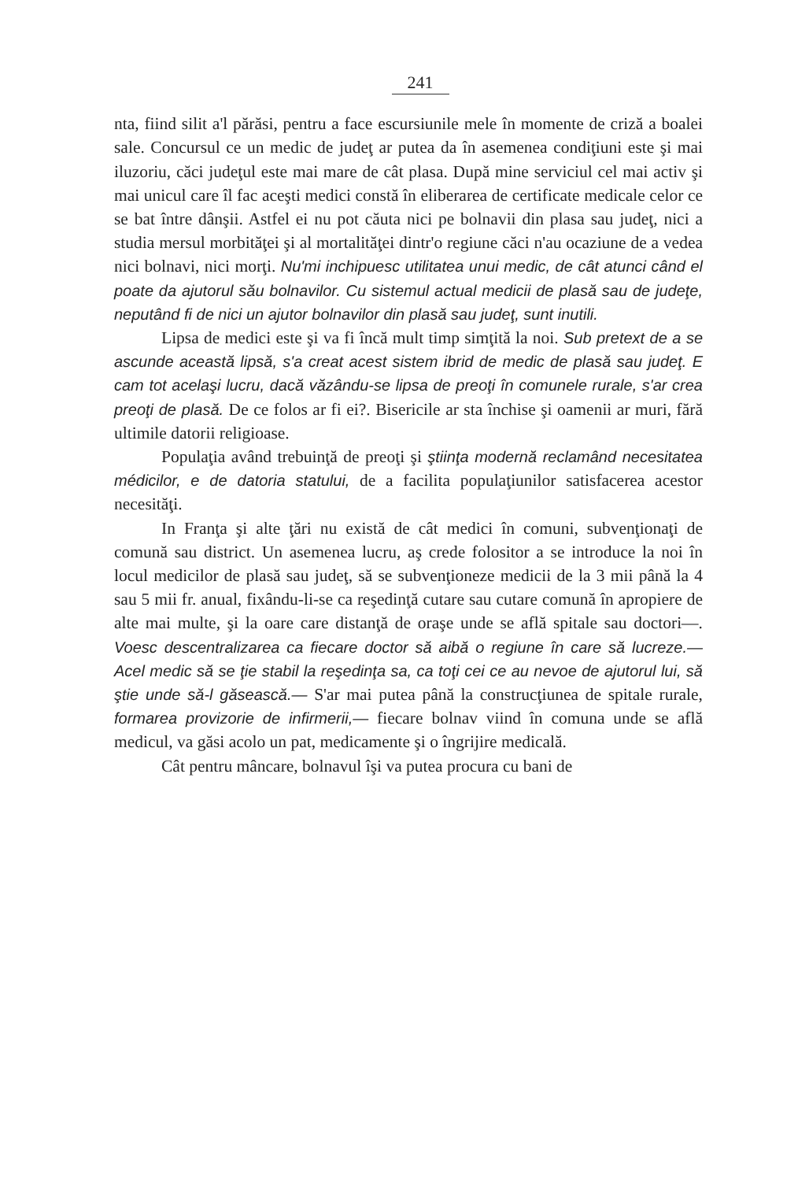241
nta, fiind silit a'l părăsi, pentru a face escursiunile mele în momente de criză a boalei sale. Concursul ce un medic de judeţ ar putea da în asemenea condiţiuni este şi mai iluzoriu, căci judeţul este mai mare de cât plasa. După mine serviciul cel mai activ şi mai unicul care îl fac aceşti medici constă în eliberarea de certificate medicale celor ce se bat între dânşii. Astfel ei nu pot căuta nici pe bolnavii din plasa sau judeţ, nici a studia mersul morbităţei şi al mortalităţei dintr'o regiune căci n'au ocaziune de a vedea nici bolnavi, nici morţi. Nu'mi inchipuesc utilitatea unui medic, de cât atunci când el poate da ajutorul său bolnavilor. Cu sistemul actual medicii de plasă sau de judeţe, neputând fi de nici un ajutor bolnavilor din plasă sau judeţ, sunt inutili.
Lipsa de medici este şi va fi încă mult timp simţită la noi. Sub pretext de a se ascunde această lipsă, s'a creat acest sistem ibrid de medic de plasă sau judeţ. E cam tot acelaşi lucru, dacă văzându-se lipsa de preoţi în comunele rurale, s'ar crea preoţi de plasă. De ce folos ar fi ei?. Bisericile ar sta închise şi oamenii ar muri, fără ultimile datorii religioase.
Populaţia având trebuinţă de preoţi şi ştiinţa modernă reclamând necesitatea médicilor, e de datoria statului, de a facilita populaţiunilor satisfacerea acestor necesităţi.
In Franţa şi alte ţări nu există de cât medici în comuni, subvenţionaţi de comună sau district. Un asemenea lucru, aş crede folositor a se introduce la noi în locul medicilor de plasă sau judeţ, să se subvenţioneze medicii de la 3 mii până la 4 sau 5 mii fr. anual, fixându-li-se ca reşedinţă cutare sau cutare comună în apropiere de alte mai multe, şi la oare care distanţă de oraşe unde se află spitale sau doctori—. Voesc descentralizarea ca fiecare doctor să aibă o regiune în care să lucreze.— Acel medic să se ţie stabil la reşedinţa sa, ca toţi cei ce au nevoe de ajutorul lui, să ştie unde să-l găsească.— S'ar mai putea până la construcţiunea de spitale rurale, formarea provizorie de infirmerii,— fiecare bolnav viind în comuna unde se află medicul, va găsi acolo un pat, medicamente şi o îngrijire medicală.
Cât pentru mâncare, bolnavul îşi va putea procura cu bani de